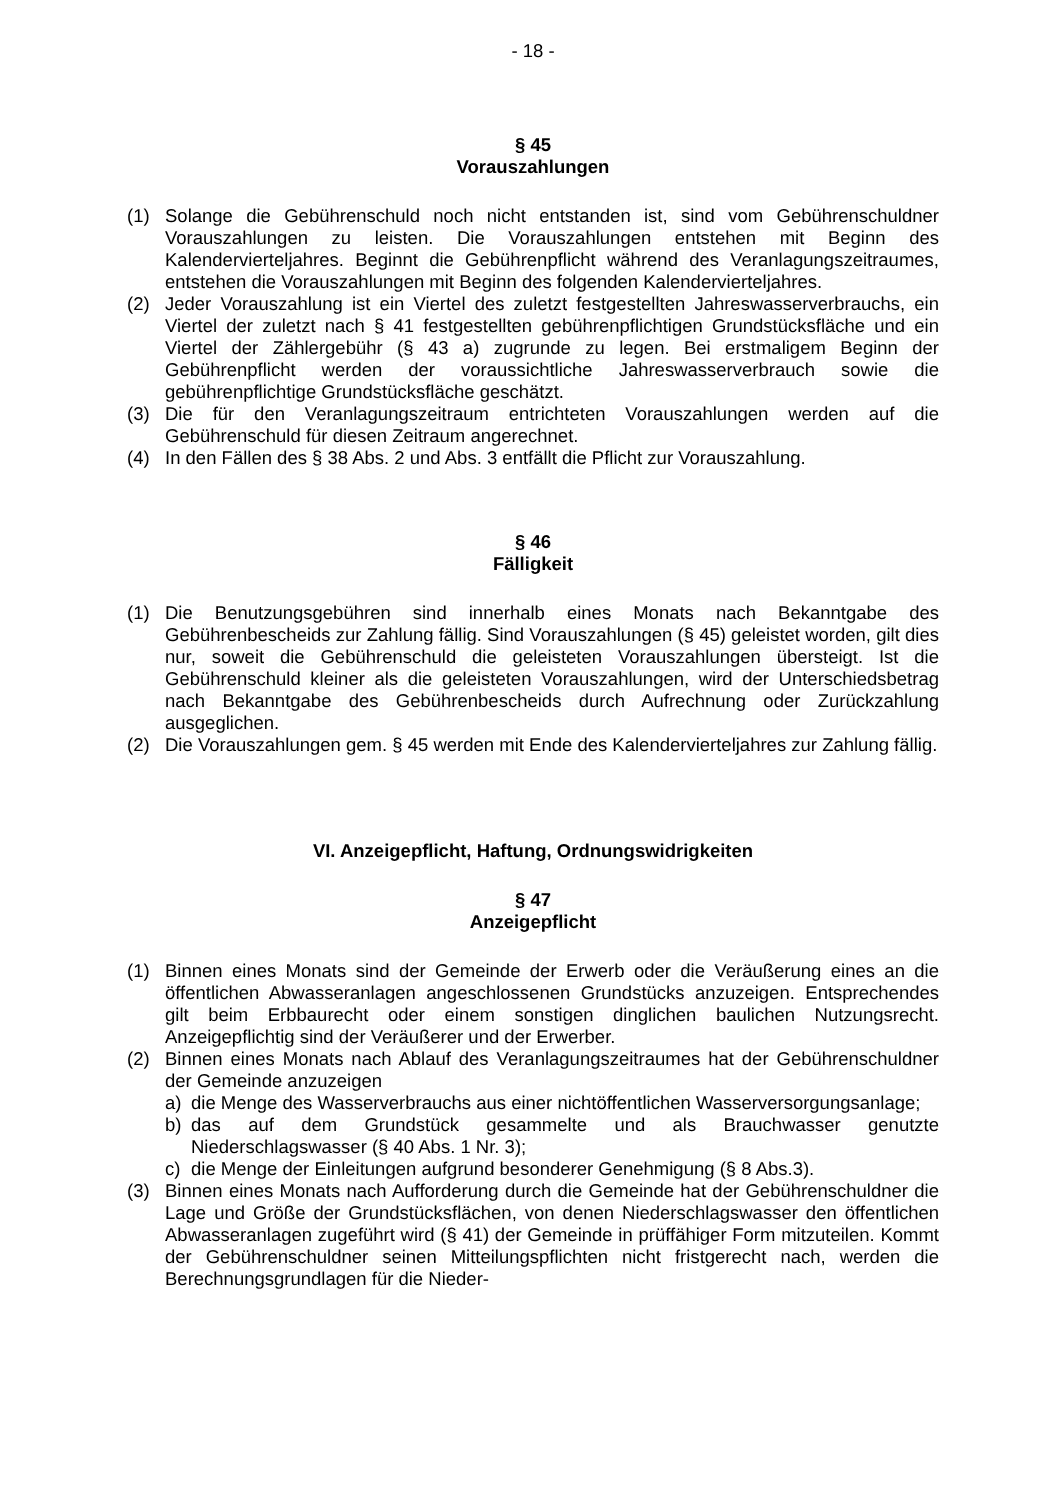- 18 -
§ 45
Vorauszahlungen
(1) Solange die Gebührenschuld noch nicht entstanden ist, sind vom Gebührenschuldner Vorauszahlungen zu leisten. Die Vorauszahlungen entstehen mit Beginn des Kalendervierteljahres. Beginnt die Gebührenpflicht während des Veranlagungszeitraumes, entstehen die Vorauszahlungen mit Beginn des folgenden Kalendervierteljahres.
(2) Jeder Vorauszahlung ist ein Viertel des zuletzt festgestellten Jahreswasserverbrauchs, ein Viertel der zuletzt nach § 41 festgestellten gebührenpflichtigen Grundstücksfläche und ein Viertel der Zählergebühr (§ 43 a) zugrunde zu legen. Bei erstmaligem Beginn der Gebührenpflicht werden der voraussichtliche Jahreswasserverbrauch sowie die gebührenpflichtige Grundstücksfläche geschätzt.
(3) Die für den Veranlagungszeitraum entrichteten Vorauszahlungen werden auf die Gebührenschuld für diesen Zeitraum angerechnet.
(4) In den Fällen des § 38 Abs. 2 und Abs. 3 entfällt die Pflicht zur Vorauszahlung.
§ 46
Fälligkeit
(1) Die Benutzungsgebühren sind innerhalb eines Monats nach Bekanntgabe des Gebührenbescheids zur Zahlung fällig. Sind Vorauszahlungen (§ 45) geleistet worden, gilt dies nur, soweit die Gebührenschuld die geleisteten Vorauszahlungen übersteigt. Ist die Gebührenschuld kleiner als die geleisteten Vorauszahlungen, wird der Unterschiedsbetrag nach Bekanntgabe des Gebührenbescheids durch Aufrechnung oder Zurückzahlung ausgeglichen.
(2) Die Vorauszahlungen gem. § 45 werden mit Ende des Kalendervierteljahres zur Zahlung fällig.
VI. Anzeigepflicht, Haftung, Ordnungswidrigkeiten
§ 47
Anzeigepflicht
(1) Binnen eines Monats sind der Gemeinde der Erwerb oder die Veräußerung eines an die öffentlichen Abwasseranlagen angeschlossenen Grundstücks anzuzeigen. Entsprechendes gilt beim Erbbaurecht oder einem sonstigen dinglichen baulichen Nutzungsrecht. Anzeigepflichtig sind der Veräußerer und der Erwerber.
(2) Binnen eines Monats nach Ablauf des Veranlagungszeitraumes hat der Gebührenschuldner der Gemeinde anzuzeigen
a) die Menge des Wasserverbrauchs aus einer nichtöffentlichen Wasserversorgungsanlage;
b) das auf dem Grundstück gesammelte und als Brauchwasser genutzte Niederschlagswasser (§ 40 Abs. 1 Nr. 3);
c) die Menge der Einleitungen aufgrund besonderer Genehmigung (§ 8 Abs.3).
(3) Binnen eines Monats nach Aufforderung durch die Gemeinde hat der Gebührenschuldner die Lage und Größe der Grundstücksflächen, von denen Niederschlagswasser den öffentlichen Abwasseranlagen zugeführt wird (§ 41) der Gemeinde in prüffähiger Form mitzuteilen. Kommt der Gebührenschuldner seinen Mitteilungspflichten nicht fristgerecht nach, werden die Berechnungsgrundlagen für die Nieder-